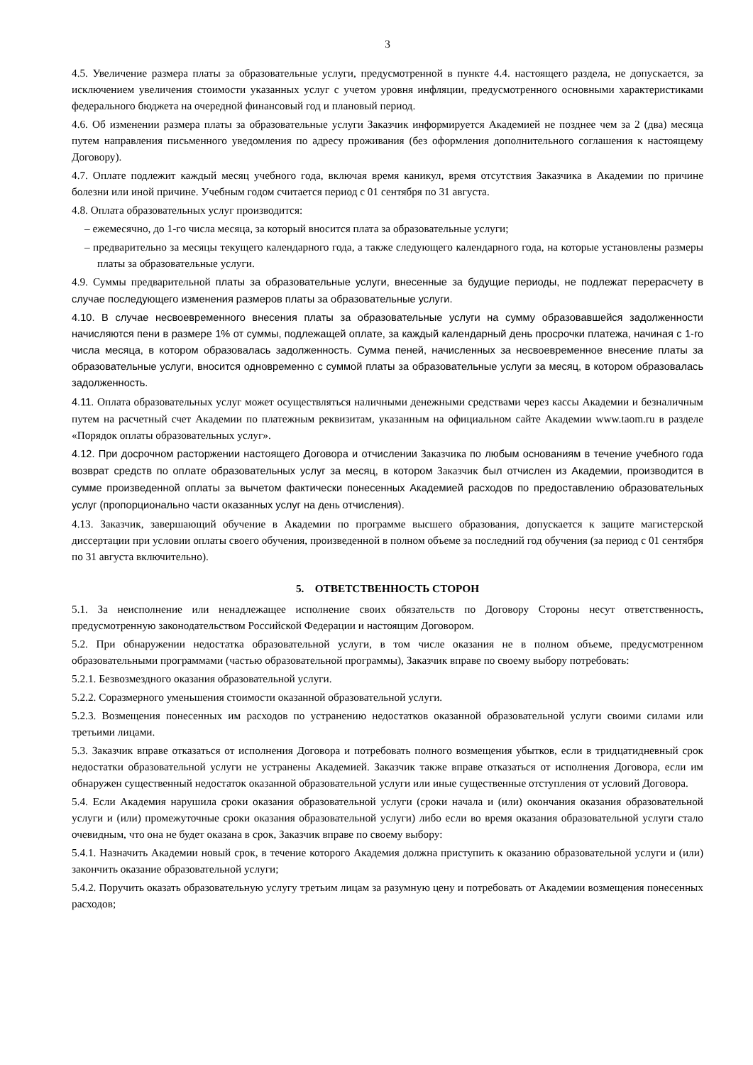3
4.5. Увеличение размера платы за образовательные услуги, предусмотренной в пункте 4.4. настоящего раздела, не допускается, за исключением увеличения стоимости указанных услуг с учетом уровня инфляции, предусмотренного основными характеристиками федерального бюджета на очередной финансовый год и плановый период.
4.6. Об изменении размера платы за образовательные услуги Заказчик информируется Академией не позднее чем за 2 (два) месяца путем направления письменного уведомления по адресу проживания (без оформления дополнительного соглашения к настоящему Договору).
4.7. Оплате подлежит каждый месяц учебного года, включая время каникул, время отсутствия Заказчика в Академии по причине болезни или иной причине. Учебным годом считается период с 01 сентября по 31 августа.
4.8. Оплата образовательных услуг производится:
– ежемесячно, до 1-го числа месяца, за который вносится плата за образовательные услуги;
– предварительно за месяцы текущего календарного года, а также следующего календарного года, на которые установлены размеры платы за образовательные услуги.
4.9. Суммы предварительной платы за образовательные услуги, внесенные за будущие периоды, не подлежат перерасчету в случае последующего изменения размеров платы за образовательные услуги.
4.10. В случае несвоевременного внесения платы за образовательные услуги на сумму образовавшейся задолженности начисляются пени в размере 1% от суммы, подлежащей оплате, за каждый календарный день просрочки платежа, начиная с 1-го числа месяца, в котором образовалась задолженность. Сумма пеней, начисленных за несвоевременное внесение платы за образовательные услуги, вносится одновременно с суммой платы за образовательные услуги за месяц, в котором образовалась задолженность.
4.11. Оплата образовательных услуг может осуществляться наличными денежными средствами через кассы Академии и безналичным путем на расчетный счет Академии по платежным реквизитам, указанным на официальном сайте Академии www.taom.ru в разделе «Порядок оплаты образовательных услуг».
4.12. При досрочном расторжении настоящего Договора и отчислении Заказчика по любым основаниям в течение учебного года возврат средств по оплате образовательных услуг за месяц, в котором Заказчик был отчислен из Академии, производится в сумме произведенной оплаты за вычетом фактически понесенных Академией расходов по предоставлению образовательных услуг (пропорционально части оказанных услуг на день отчисления).
4.13. Заказчик, завершающий обучение в Академии по программе высшего образования, допускается к защите магистерской диссертации при условии оплаты своего обучения, произведенной в полном объеме за последний год обучения (за период с 01 сентября по 31 августа включительно).
5. ОТВЕТСТВЕННОСТЬ СТОРОН
5.1. За неисполнение или ненадлежащее исполнение своих обязательств по Договору Стороны несут ответственность, предусмотренную законодательством Российской Федерации и настоящим Договором.
5.2. При обнаружении недостатка образовательной услуги, в том числе оказания не в полном объеме, предусмотренном образовательными программами (частью образовательной программы), Заказчик вправе по своему выбору потребовать:
5.2.1. Безвозмездного оказания образовательной услуги.
5.2.2. Соразмерного уменьшения стоимости оказанной образовательной услуги.
5.2.3. Возмещения понесенных им расходов по устранению недостатков оказанной образовательной услуги своими силами или третьими лицами.
5.3. Заказчик вправе отказаться от исполнения Договора и потребовать полного возмещения убытков, если в тридцатидневный срок недостатки образовательной услуги не устранены Академией. Заказчик также вправе отказаться от исполнения Договора, если им обнаружен существенный недостаток оказанной образовательной услуги или иные существенные отступления от условий Договора.
5.4. Если Академия нарушила сроки оказания образовательной услуги (сроки начала и (или) окончания оказания образовательной услуги и (или) промежуточные сроки оказания образовательной услуги) либо если во время оказания образовательной услуги стало очевидным, что она не будет оказана в срок, Заказчик вправе по своему выбору:
5.4.1. Назначить Академии новый срок, в течение которого Академия должна приступить к оказанию образовательной услуги и (или) закончить оказание образовательной услуги;
5.4.2. Поручить оказать образовательную услугу третьим лицам за разумную цену и потребовать от Академии возмещения понесенных расходов;